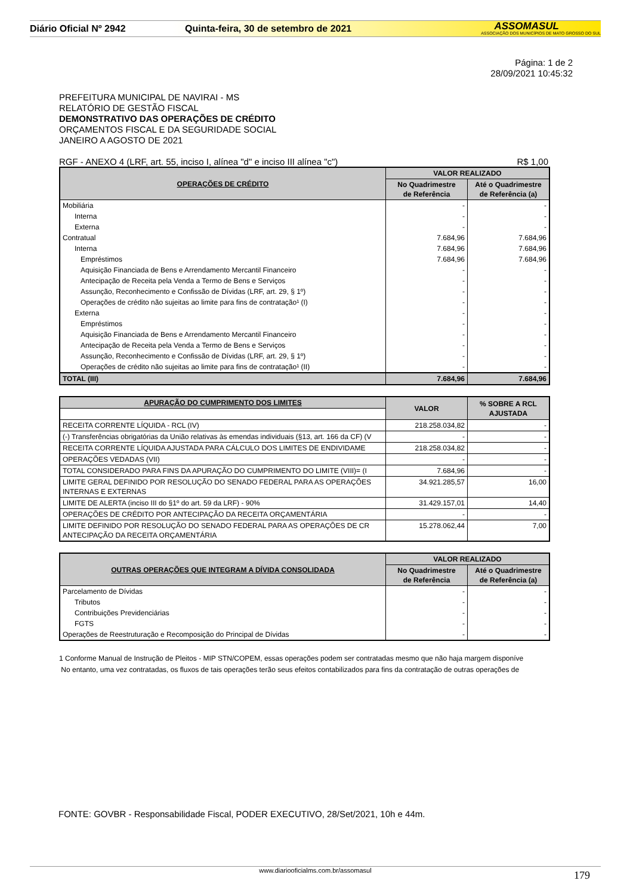Diário Oficial Nº 2942 Quinta-feira, 30 de setembro de 2021
ASSOMASUL
ASSOCIAÇÃO DOS MUNICÍPIOS DE MATO GROSSO DO SUL
Página: 1 de 2
28/09/2021 10:45:32
PREFEITURA MUNICIPAL DE NAVIRAI - MS
RELATÓRIO DE GESTÃO FISCAL
DEMONSTRATIVO DAS OPERAÇÕES DE CRÉDITO
ORÇAMENTOS FISCAL E DA SEGURIDADE SOCIAL
JANEIRO A AGOSTO DE 2021
RGF - ANEXO 4 (LRF, art. 55, inciso I, alínea "d" e inciso III alínea "c") R$ 1,00
| OPERAÇÕES DE CRÉDITO | VALOR REALIZADO | |
| --- | --- | --- |
| | No Quadrimestre de Referência | Até o Quadrimestre de Referência (a) |
| Mobiliária | - | - |
| Interna | - | - |
| Externa | - | - |
| Contratual | 7.684,96 | 7.684,96 |
| Interna | 7.684,96 | 7.684,96 |
| Empréstimos | 7.684,96 | 7.684,96 |
| Aquisição Financiada de Bens e Arrendamento Mercantil Financeiro | - | - |
| Antecipação de Receita pela Venda a Termo de Bens e Serviços | - | - |
| Assunção, Reconhecimento e Confissão de Dívidas (LRF, art. 29, § 1º) | - | - |
| Operações de crédito não sujeitas ao limite para fins de contratação¹ (I) | - | - |
| Externa | - | - |
| Empréstimos | - | - |
| Aquisição Financiada de Bens e Arrendamento Mercantil Financeiro | - | - |
| Antecipação de Receita pela Venda a Termo de Bens e Serviços | - | - |
| Assunção, Reconhecimento e Confissão de Dívidas (LRF, art. 29, § 1º) | - | - |
| Operações de crédito não sujeitas ao limite para fins de contratação¹ (II) | - | - |
| TOTAL (III) | 7.684,96 | 7.684,96 |
| APURAÇÃO DO CUMPRIMENTO DOS LIMITES | VALOR | % SOBRE A RCL AJUSTADA |
| --- | --- | --- |
| RECEITA CORRENTE LÍQUIDA - RCL (IV) | 218.258.034,82 | - |
| (-) Transferências obrigatórias da União relativas às emendas individuais (§13, art. 166 da CF) (V | - | - |
| RECEITA CORRENTE LÍQUIDA AJUSTADA PARA CÁLCULO DOS LIMITES DE ENDIVIDAME | 218.258.034,82 | - |
| OPERAÇÕES VEDADAS (VII) | - | - |
| TOTAL CONSIDERADO PARA FINS DA APURAÇÃO DO CUMPRIMENTO DO LIMITE (VIII)= (I | 7.684,96 | - |
| LIMITE GERAL DEFINIDO POR RESOLUÇÃO DO SENADO FEDERAL PARA AS OPERAÇÕES INTERNAS E EXTERNAS | 34.921.285,57 | 16,00 |
| LIMITE DE ALERTA (inciso III do §1º do art. 59 da LRF) - 90% | 31.429.157,01 | 14,40 |
| OPERAÇÕES DE CRÉDITO POR ANTECIPAÇÃO DA RECEITA ORÇAMENTÁRIA | - | - |
| LIMITE DEFINIDO POR RESOLUÇÃO DO SENADO FEDERAL PARA AS OPERAÇÕES DE CR ANTECIPAÇÃO DA RECEITA ORÇAMENTÁRIA | 15.278.062,44 | 7,00 |
| OUTRAS OPERAÇÕES QUE INTEGRAM A DÍVIDA CONSOLIDADA | VALOR REALIZADO | |
| --- | --- | --- |
| | No Quadrimestre de Referência | Até o Quadrimestre de Referência (a) |
| Parcelamento de Dívidas | - | - |
| Tributos | - | - |
| Contribuições Previdenciárias | - | - |
| FGTS | - | - |
| Operações de Reestruturação e Recomposição do Principal de Dívidas | - | - |
1 Conforme Manual de Instrução de Pleitos - MIP STN/COPEM, essas operações podem ser contratadas mesmo que não haja margem disponíve
No entanto, uma vez contratadas, os fluxos de tais operações terão seus efeitos contabilizados para fins da contratação de outras operações de
FONTE: GOVBR - Responsabilidade Fiscal, PODER EXECUTIVO, 28/Set/2021, 10h e 44m.
www.diariooficialms.com.br/assomasul 179